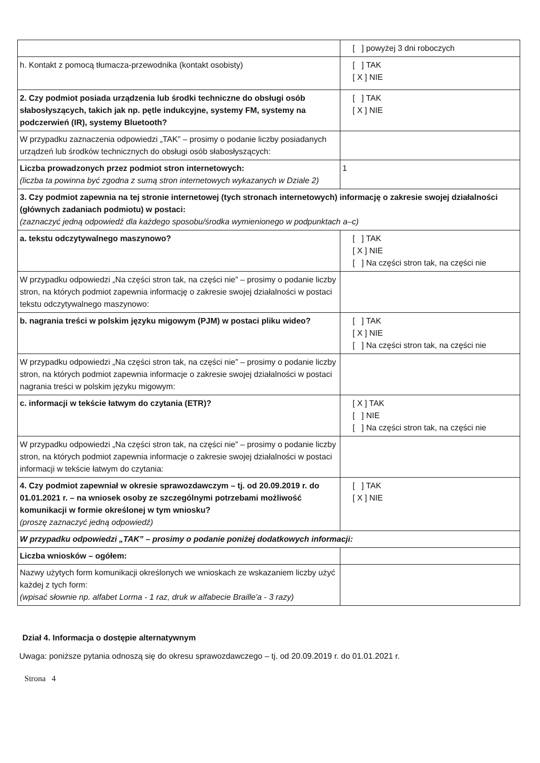| | [ ] powyżej 3 dni roboczych |
| h. Kontakt z pomocą tłumacza-przewodnika (kontakt osobisty) | [ ] TAK [ X ] NIE |
| 2. Czy podmiot posiada urządzenia lub środki techniczne do obsługi osób słabosłyszących, takich jak np. pętle indukcyjne, systemy FM, systemy na podczerwień (IR), systemy Bluetooth? | [ ] TAK [ X ] NIE |
| W przypadku zaznaczenia odpowiedzi „TAK” – prosimy o podanie liczby posiadanych urządzeń lub środków technicznych do obsługi osób słabosłyszących: | |
| Liczba prowadzonych przez podmiot stron internetowych: (liczba ta powinna być zgodna z sumą stron internetowych wykazanych w Dziale 2) | 1 |
| 3. Czy podmiot zapewnia na tej stronie internetowej (tych stronach internetowych) informację o zakresie swojej działalności (głównych zadaniach podmiotu) w postaci: (zaznaczyć jedną odpowiedź dla każdego sposobu/środka wymienionego w podpunktach a–c) | |
| a. tekstu odczytywalnego maszynowo? | [ ] TAK [ X ] NIE [ ] Na części stron tak, na części nie |
| W przypadku odpowiedzi „Na części stron tak, na części nie” – prosimy o podanie liczby stron, na których podmiot zapewnia informację o zakresie swojej działalności w postaci tekstu odczytywalnego maszynowo: | |
| b. nagrania treści w polskim języku migowym (PJM) w postaci pliku wideo? | [ ] TAK [ X ] NIE [ ] Na części stron tak, na części nie |
| W przypadku odpowiedzi „Na części stron tak, na części nie” – prosimy o podanie liczby stron, na których podmiot zapewnia informacje o zakresie swojej działalności w postaci nagrania treści w polskim języku migowym: | |
| c. informacji w tekście łatwym do czytania (ETR)? | [ X ] TAK [ ] NIE [ ] Na części stron tak, na części nie |
| W przypadku odpowiedzi „Na części stron tak, na części nie” – prosimy o podanie liczby stron, na których podmiot zapewnia informacje o zakresie swojej działalności w postaci informacji w tekście łatwym do czytania: | |
| 4. Czy podmiot zapewniał w okresie sprawozdawczym – tj. od 20.09.2019 r. do 01.01.2021 r. – na wniosek osoby ze szczególnymi potrzebami możliwość komunikacji w formie określonej w tym wniosku? (proszę zaznaczyć jedną odpowiedź) | [ ] TAK [ X ] NIE |
| W przypadku odpowiedzi „TAK” – prosimy o podanie poniżej dodatkowych informacji: | |
| Liczba wniosków – ogółem: | |
| Nazwy użytych form komunikacji określonych we wnioskach ze wskazaniem liczby użyć każdej z tych form: (wpisać słownie np. alfabet Lorma - 1 raz, druk w alfabecie Braille'a - 3 razy) | |
Dział 4. Informacja o dostępie alternatywnym
Uwaga: poniższe pytania odnoszą się do okresu sprawozdawczego – tj. od 20.09.2019 r. do 01.01.2021 r.
Strona 4